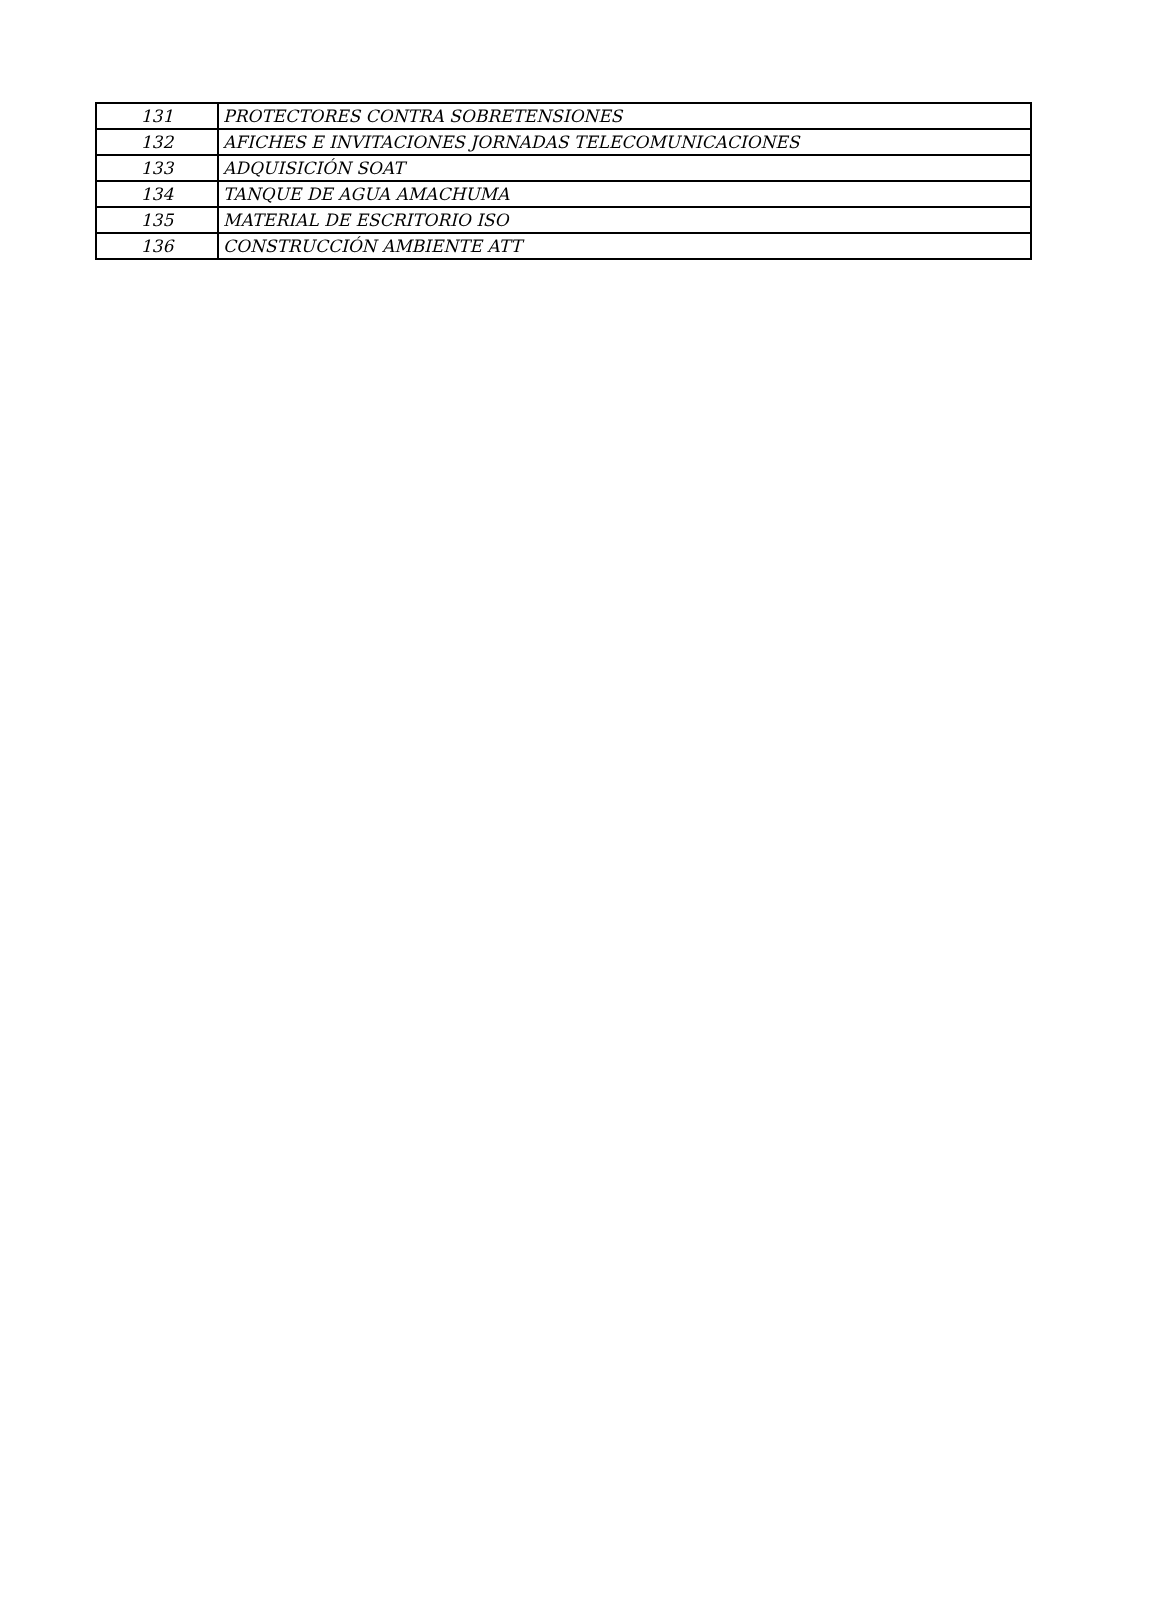| 131 | PROTECTORES CONTRA SOBRETENSIONES |
| 132 | AFICHES E INVITACIONES JORNADAS TELECOMUNICACIONES |
| 133 | ADQUISICIÓN SOAT |
| 134 | TANQUE DE AGUA AMACHUMA |
| 135 | MATERIAL DE ESCRITORIO ISO |
| 136 | CONSTRUCCIÓN AMBIENTE ATT |